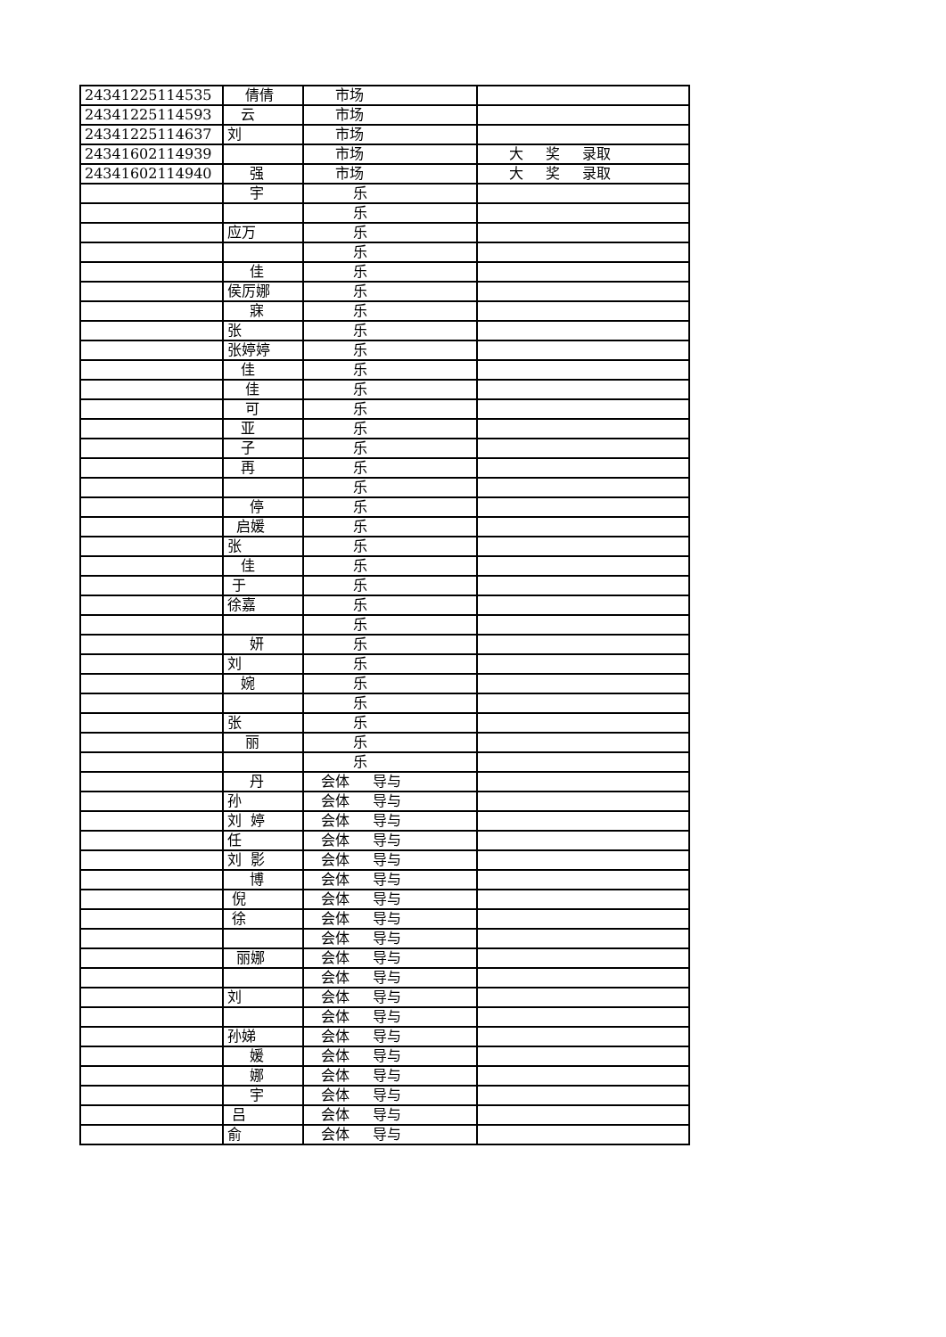| 24341225114535 | 倩倩 | 市场 | |
| 24341225114593 | 云 | 市场 | |
| 24341225114637 | 刘 | 市场 | |
| 24341602114939 | | 市场 | 大 奖 录取 |
| 24341602114940 | 强 | 市场 | 大 奖 录取 |
| | 宇 | 乐 | |
| | | 乐 | |
| | 应万 | 乐 | |
| | | 乐 | |
| | 佳 | 乐 | |
| | 侯厉娜 | 乐 | |
| | 寐 | 乐 | |
| | 张 | 乐 | |
| | 张婷婷 | 乐 | |
| | 佳 | 乐 | |
| | 佳 | 乐 | |
| | 可 | 乐 | |
| | 亚 | 乐 | |
| | 子 | 乐 | |
| | 再 | 乐 | |
| | | 乐 | |
| | 停 | 乐 | |
| | 启媛 | 乐 | |
| | 张 | 乐 | |
| | 佳 | 乐 | |
| | 于 | 乐 | |
| | 徐嘉 | 乐 | |
| | | 乐 | |
| | 妍 | 乐 | |
| | 刘 | 乐 | |
| | 婉 | 乐 | |
| | | 乐 | |
| | 张 | 乐 | |
| | 丽 | 乐 | |
| | | 乐 | |
| | 丹 | 会体 导与 | |
| | 孙 | 会体 导与 | |
| | 刘 婷 | 会体 导与 | |
| | 任 | 会体 导与 | |
| | 刘 影 | 会体 导与 | |
| | 博 | 会体 导与 | |
| | 倪 | 会体 导与 | |
| | 徐 | 会体 导与 | |
| | | 会体 导与 | |
| | 丽娜 | 会体 导与 | |
| | | 会体 导与 | |
| | 刘 | 会体 导与 | |
| | | 会体 导与 | |
| | 孙娣 | 会体 导与 | |
| | 媛 | 会体 导与 | |
| | 娜 | 会体 导与 | |
| | 宇 | 会体 导与 | |
| | 吕 | 会体 导与 | |
| | 俞 | 会体 导与 | |